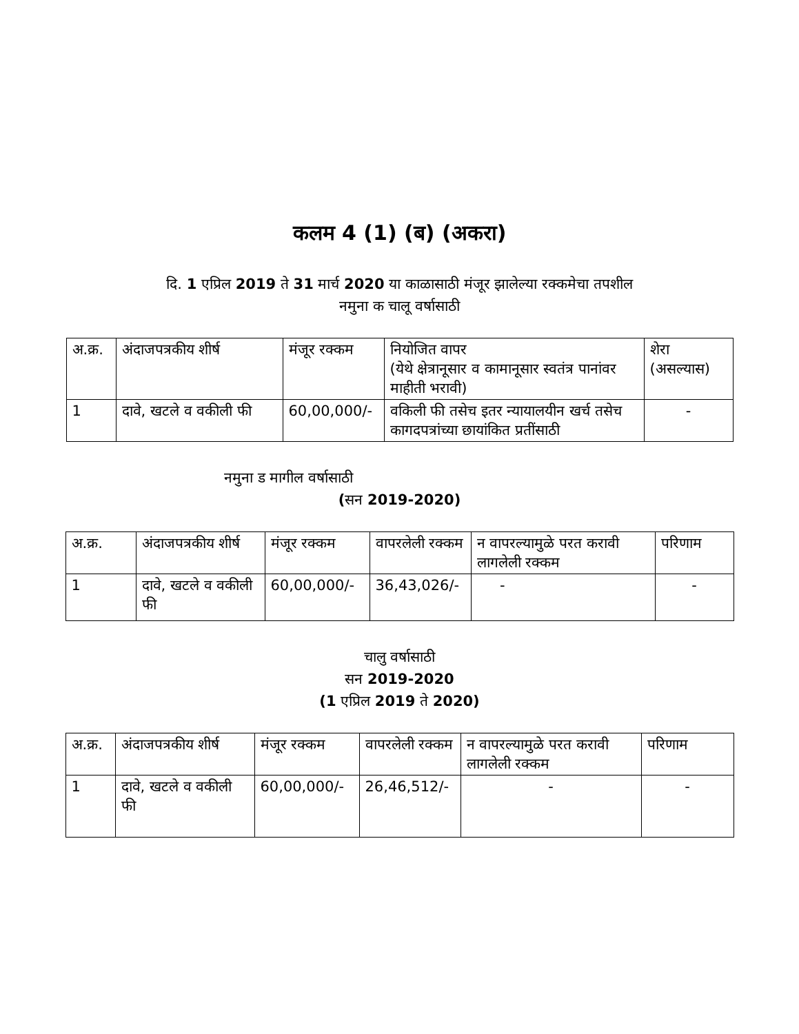कलम 4 (1) (ब) (अकरा)
दि. 1 एप्रिल 2019 ते 31 मार्च 2020 या काळासाठी मंजूर झालेल्या रक्कमेचा तपशील
नमुना क चालू वर्षासाठी
| अ.क्र. | अंदाजपत्रकीय शीर्ष | मंजूर रक्कम | नियोजित वापर (येथे क्षेत्रानूसार व कामानूसार स्वतंत्र पानांवर माहीती भरावी) | शेरा (असल्यास) |
| 1 | दावे, खटले व वकीली फी | 60,00,000/- | वकिली फी तसेच इतर न्यायालयीन खर्च तसेच कागदपत्रांच्या छायांकित प्रतींसाठी | - |
नमुना ड मागील वर्षासाठी
(सन 2019-2020)
| अ.क्र. | अंदाजपत्रकीय शीर्ष | मंजूर रक्कम | वापरलेली रक्कम | न वापरल्यामुळे परत करावी लागलेली रक्कम | परिणाम |
| 1 | दावे, खटले व वकीली फी | 60,00,000/- | 36,43,026/- | - | - |
चालु वर्षासाठी
सन 2019-2020
(1 एप्रिल 2019 ते 2020)
| अ.क्र. | अंदाजपत्रकीय शीर्ष | मंजूर रक्कम | वापरलेली रक्कम | न वापरल्यामुळे परत करावी लागलेली रक्कम | परिणाम |
| 1 | दावे, खटले व वकीली फी | 60,00,000/- | 26,46,512/- | - | - |